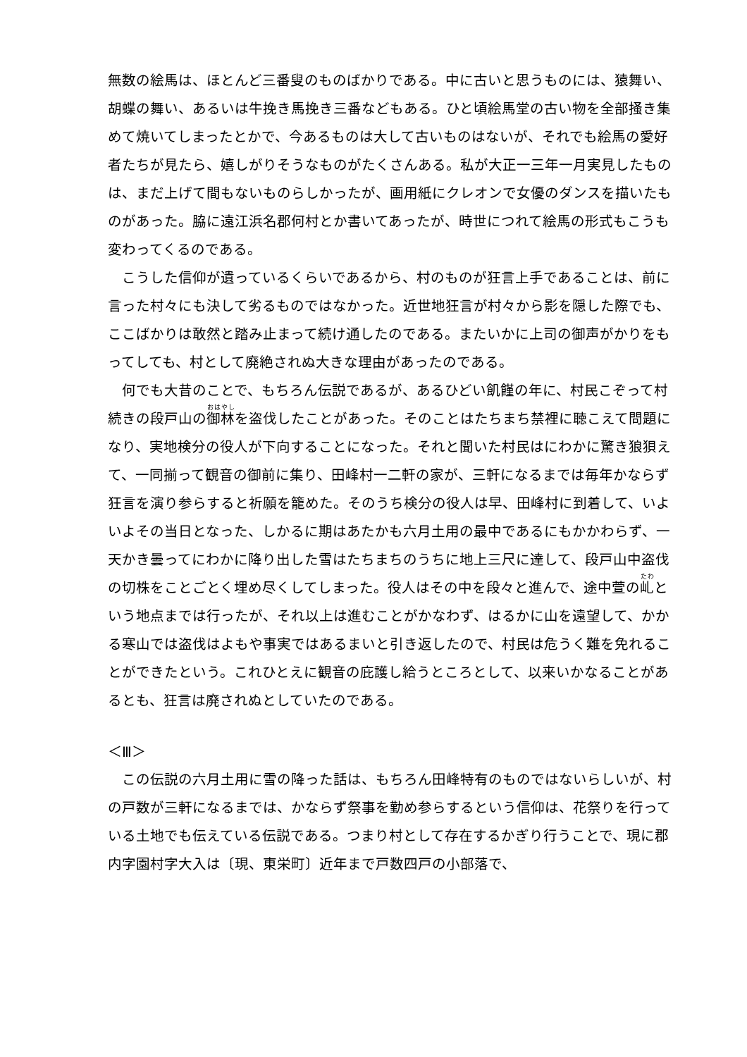無数の絵馬は、ほとんど三番叟のものばかりである。中に古いと思うものには、猿舞い、胡蝶の舞い、あるいは牛挽き馬挽き三番などもある。ひと頃絵馬堂の古い物を全部掻き集めて焼いてしまったとかで、今あるものは大して古いものはないが、それでも絵馬の愛好者たちが見たら、嬉しがりそうなものがたくさんある。私が大正一三年一月実見したものは、まだ上げて間もないものらしかったが、画用紙にクレオンで女優のダンスを描いたものがあった。脇に遠江浜名郡何村とか書いてあったが、時世につれて絵馬の形式もこうも変わってくるのである。
　こうした信仰が遺っているくらいであるから、村のものが狂言上手であることは、前に言った村々にも決して劣るものではなかった。近世地狂言が村々から影を隠した際でも、ここばかりは敢然と踏み止まって続け通したのである。またいかに上司の御声がかりをもってしても、村として廃絶されぬ大きな理由があったのである。
　何でも大昔のことで、もちろん伝説であるが、あるひどい飢饉の年に、村民こぞって村続きの段戸山の御林を盗伐したことがあった。そのことはたちまち禁裡に聴こえて問題になり、実地検分の役人が下向することになった。それと聞いた村民はにわかに驚き狼狽えて、一同揃って観音の御前に集り、田峰村一二軒の家が、三軒になるまでは毎年かならず狂言を演り参らすると祈願を籠めた。そのうち検分の役人は早、田峰村に到着して、いよいよその当日となった、しかるに期はあたかも六月土用の最中であるにもかかわらず、一天かき曇ってにわかに降り出した雪はたちまちのうちに地上三尺に達して、段戸山中盗伐の切株をことごとく埋め尽くしてしまった。役人はその中を段々と進んで、途中萱の乢という地点までは行ったが、それ以上は進むことがかなわず、はるかに山を遠望して、かかる寒山では盗伐はよもや事実ではあるまいと引き返したので、村民は危うく難を免れることができたという。これひとえに観音の庇護し給うところとして、以来いかなることがあるとも、狂言は廃されぬとしていたのである。
＜Ⅲ＞
　この伝説の六月土用に雪の降った話は、もちろん田峰特有のものではないらしいが、村の戸数が三軒になるまでは、かならず祭事を勤め参らするという信仰は、花祭りを行っている土地でも伝えている伝説である。つまり村として存在するかぎり行うことで、現に郡内字園村字大入は〔現、東栄町〕近年まで戸数四戸の小部落で、